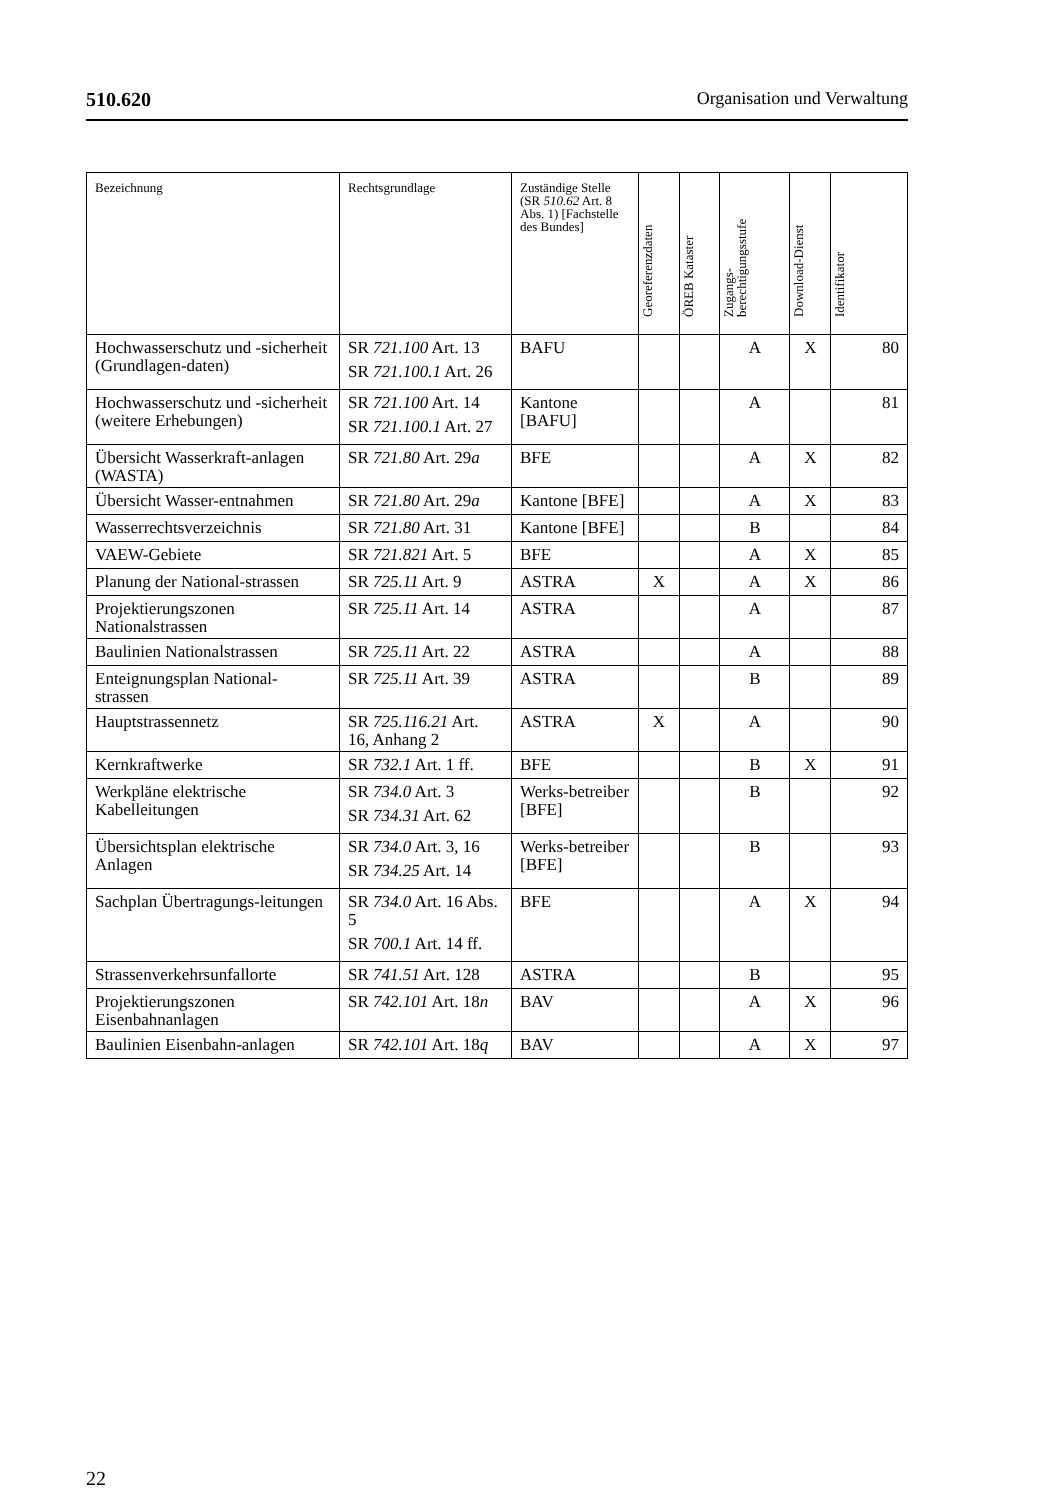510.620 Organisation und Verwaltung
| Bezeichnung | Rechtsgrundlage | Zuständige Stelle (SR 510.62 Art. 8 Abs. 1) [Fachstelle des Bundes] | Georeferenzdaten | ÖREB Kataster | Zugangs- berechtigungsstufe | Download-Dienst | Identifikator |
| --- | --- | --- | --- | --- | --- | --- | --- |
| Hochwasserschutz und -sicherheit (Grundlagen-daten) | SR 721.100 Art. 13 SR 721.100.1 Art. 26 | BAFU | | | A | X | 80 |
| Hochwasserschutz und -sicherheit (weitere Erhebungen) | SR 721.100 Art. 14 SR 721.100.1 Art. 27 | Kantone [BAFU] | | | A | | 81 |
| Übersicht Wasserkraft-anlagen (WASTA) | SR 721.80 Art. 29 a | BFE | | | A | X | 82 |
| Übersicht Wasser-entnahmen | SR 721.80 Art. 29 a | Kantone [BFE] | | | A | X | 83 |
| Wasserrechtsverzeichnis | SR 721.80 Art. 31 | Kantone [BFE] | | | B | | 84 |
| VAEW-Gebiete | SR 721.821 Art. 5 | BFE | | | A | X | 85 |
| Planung der National-strassen | SR 725.11 Art. 9 | ASTRA | X | | A | X | 86 |
| Projektierungszonen Nationalstrassen | SR 725.11 Art. 14 | ASTRA | | | A | | 87 |
| Baulinien Nationalstrassen | SR 725.11 Art. 22 | ASTRA | | | A | | 88 |
| Enteignungsplan National-strassen | SR 725.11 Art. 39 | ASTRA | | | B | | 89 |
| Hauptstrassennetz | SR 725.116.21 Art. 16, Anhang 2 | ASTRA | X | | A | | 90 |
| Kernkraftwerke | SR 732.1 Art. 1 ff. | BFE | | | B | X | 91 |
| Werkpläne elektrische Kabelleitungen | SR 734.0 Art. 3 SR 734.31 Art. 62 | Werks-betreiber [BFE] | | | B | | 92 |
| Übersichtsplan elektrische Anlagen | SR 734.0 Art. 3, 16 SR 734.25 Art. 14 | Werks-betreiber [BFE] | | | B | | 93 |
| Sachplan Übertragungs-leitungen | SR 734.0 Art. 16 Abs. 5 SR 700.1 Art. 14 ff. | BFE | | | A | X | 94 |
| Strassenverkehrsunfallorte | SR 741.51 Art. 128 | ASTRA | | | B | | 95 |
| Projektierungszonen Eisenbahnanlagen | SR 742.101 Art. 18 n | BAV | | | A | X | 96 |
| Baulinien Eisenbahn-anlagen | SR 742.101 Art. 18 q | BAV | | | A | X | 97 |
22